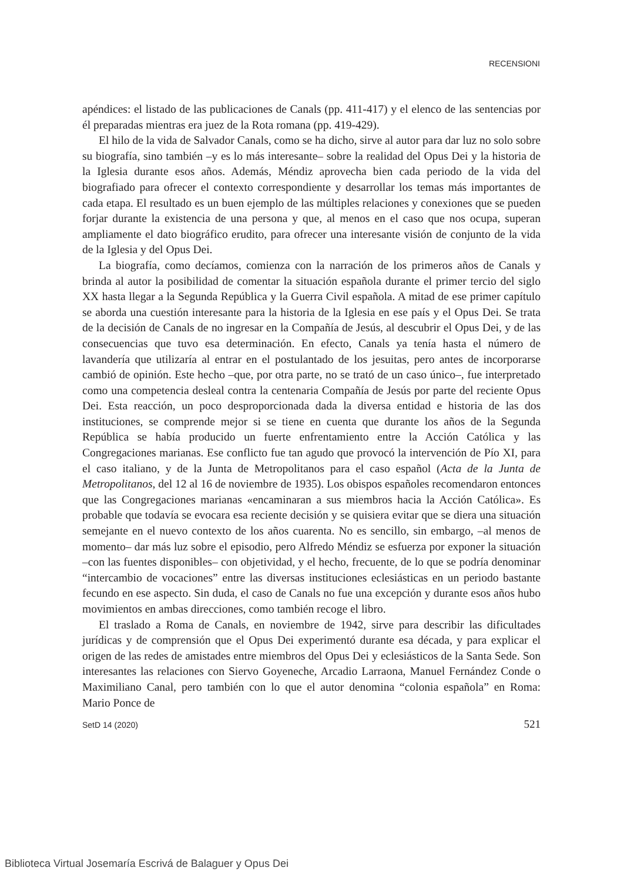RECENSIONI
apéndices: el listado de las publicaciones de Canals (pp. 411-417) y el elenco de las sentencias por él preparadas mientras era juez de la Rota romana (pp. 419-429).
El hilo de la vida de Salvador Canals, como se ha dicho, sirve al autor para dar luz no solo sobre su biografía, sino también –y es lo más interesante– sobre la realidad del Opus Dei y la historia de la Iglesia durante esos años. Además, Méndiz aprovecha bien cada periodo de la vida del biografiado para ofrecer el contexto correspondiente y desarrollar los temas más importantes de cada etapa. El resultado es un buen ejemplo de las múltiples relaciones y conexiones que se pueden forjar durante la existencia de una persona y que, al menos en el caso que nos ocupa, superan ampliamente el dato biográfico erudito, para ofrecer una interesante visión de conjunto de la vida de la Iglesia y del Opus Dei.
La biografía, como decíamos, comienza con la narración de los primeros años de Canals y brinda al autor la posibilidad de comentar la situación española durante el primer tercio del siglo XX hasta llegar a la Segunda República y la Guerra Civil española. A mitad de ese primer capítulo se aborda una cuestión interesante para la historia de la Iglesia en ese país y el Opus Dei. Se trata de la decisión de Canals de no ingresar en la Compañía de Jesús, al descubrir el Opus Dei, y de las consecuencias que tuvo esa determinación. En efecto, Canals ya tenía hasta el número de lavandería que utilizaría al entrar en el postulantado de los jesuitas, pero antes de incorporarse cambió de opinión. Este hecho –que, por otra parte, no se trató de un caso único–, fue interpretado como una competencia desleal contra la centenaria Compañía de Jesús por parte del reciente Opus Dei. Esta reacción, un poco desproporcionada dada la diversa entidad e historia de las dos instituciones, se comprende mejor si se tiene en cuenta que durante los años de la Segunda República se había producido un fuerte enfrentamiento entre la Acción Católica y las Congregaciones marianas. Ese conflicto fue tan agudo que provocó la intervención de Pío XI, para el caso italiano, y de la Junta de Metropolitanos para el caso español (Acta de la Junta de Metropolitanos, del 12 al 16 de noviembre de 1935). Los obispos españoles recomendaron entonces que las Congregaciones marianas «encaminaran a sus miembros hacia la Acción Católica». Es probable que todavía se evocara esa reciente decisión y se quisiera evitar que se diera una situación semejante en el nuevo contexto de los años cuarenta. No es sencillo, sin embargo, –al menos de momento– dar más luz sobre el episodio, pero Alfredo Méndiz se esfuerza por exponer la situación –con las fuentes disponibles– con objetividad, y el hecho, frecuente, de lo que se podría denominar “intercambio de vocaciones” entre las diversas instituciones eclesiásticas en un periodo bastante fecundo en ese aspecto. Sin duda, el caso de Canals no fue una excepción y durante esos años hubo movimientos en ambas direcciones, como también recoge el libro.
El traslado a Roma de Canals, en noviembre de 1942, sirve para describir las dificultades jurídicas y de comprensión que el Opus Dei experimentó durante esa década, y para explicar el origen de las redes de amistades entre miembros del Opus Dei y eclesiásticos de la Santa Sede. Son interesantes las relaciones con Siervo Goyeneche, Arcadio Larraona, Manuel Fernández Conde o Maximiliano Canal, pero también con lo que el autor denomina “colonia española” en Roma: Mario Ponce de
SetD 14 (2020) 521
Biblioteca Virtual Josemaría Escrivá de Balaguer y Opus Dei